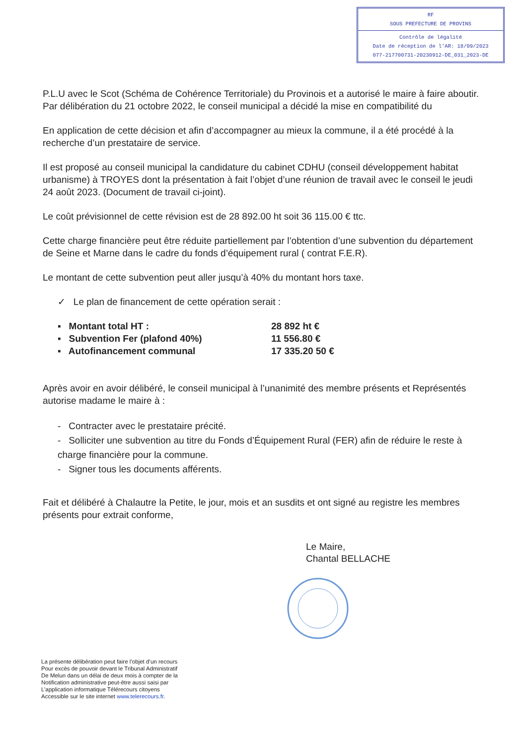RF
SOUS PREFECTURE DE PROVINS
Contrôle de légalité
Date de réception de l'AR: 18/09/2023
077-217700731-20230912-DE_031_2023-DE
P.L.U avec le Scot (Schéma de Cohérence Territoriale) du Provinois et a autorisé le maire à faire aboutir. Par délibération du 21 octobre 2022, le conseil municipal a décidé la mise en compatibilité du
En application de cette décision et afin d’accompagner au mieux la commune, il a été procédé à la recherche d’un prestataire de service.
Il est proposé au conseil municipal la candidature du cabinet CDHU (conseil développement habitat urbanisme) à TROYES dont la présentation à fait l’objet d’une réunion de travail avec le conseil le jeudi 24 août 2023. (Document de travail ci-joint).
Le coût prévisionnel de cette révision est de 28 892.00 ht soit 36 115.00 € ttc.
Cette charge financière peut être réduite partiellement par l’obtention d’une subvention du département de Seine et Marne dans le cadre du fonds d’équipement rural ( contrat F.E.R).
Le montant de cette subvention peut aller jusqu’à 40% du montant hors taxe.
✓ Le plan de financement de cette opération serait :
▪ Montant total HT : 28 892 ht €
▪ Subvention Fer (plafond 40%) 11 556.80 €
▪ Autofinancement communal 17 335.20 50 €
Après avoir en avoir délibéré, le conseil municipal à l’unanimité des membre présents et Représentés autorise madame le maire à :
- Contracter avec le prestataire précité.
- Solliciter une subvention au titre du Fonds d’Équipement Rural (FER) afin de réduire le reste à charge financière pour la commune.
- Signer tous les documents afférents.
Fait et délibéré à Chalautre la Petite, le jour, mois et an susdits et ont signé au registre les membres présents pour extrait conforme,
Le Maire,
Chantal BELLACHE
La présente délibération peut faire l’objet d’un recours
Pour excès de pouvoir devant le Tribunal Administratif
De Melun dans un délai de deux mois à compter de la
Notification administrative peut-être aussi saisi par
L’application informatique Télérecours citoyens
Accessible sur le site internet www.telerecours.fr.